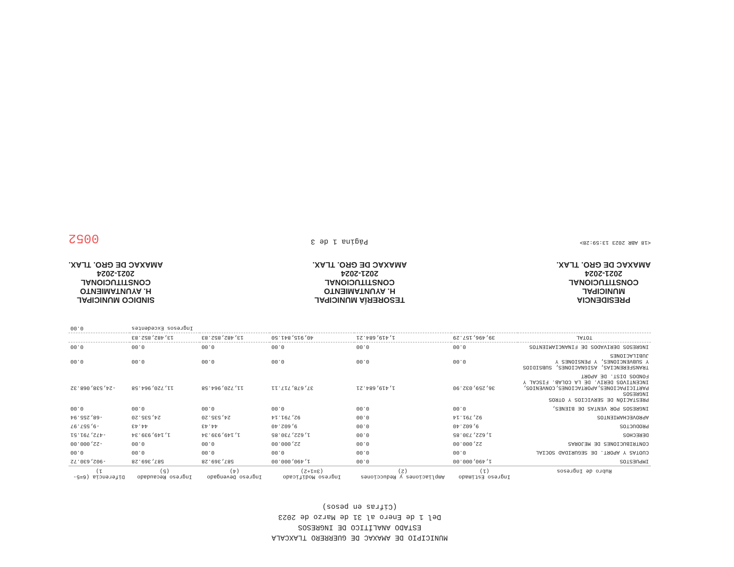MUNICIPIO DE AMAXAC DE GUERRERO TLAXCALA
ESTADO ANALÍTICO DE INGRESOS
Del 1 de Enero al 31 de Marzo de 2023
(Cifras en pesos)
| Rubro de Ingresos | Ingreso Estimado (1) | Ampliaciones y Reducciones (2) | Ingreso Modificado (3=1+2) | Ingreso Devengado (4) | Ingreso Recaudado (5) | Diferencia (6=5-1) |
| --- | --- | --- | --- | --- | --- | --- |
| IMPUESTOS | 1,490,000.00 | 0.00 | 1,490,000.00 | 587,369.28 | 587,369.28 | -902,630.72 |
| CUOTAS Y APORT. DE SEGURIDAD SOCIAL | 0.00 | 0.00 | 0.00 | 0.00 | 0.00 | 0.00 |
| CONTRIBUCIONES DE MEJORAS | 22,000.00 | 0.00 | 22,000.00 | 0.00 | 0.00 | -22,000.00 |
| DERECHOS | 1,622,730.85 | 0.00 | 1,622,730.85 | 1,149,939.34 | 1,149,939.34 | -472,791.51 |
| PRODUCTOS | 9,602.40 | 0.00 | 9,602.40 | 44.43 | 44.43 | -9,557.97 |
| APROVECHAMIENTOS | 92,791.14 | 0.00 | 92,791.14 | 24,535.20 | 24,535.20 | -68,255.94 |
| INGRESOS POR VENTAS DE BIENES, | 0.00 | 0.00 | 0.00 | 0.00 | 0.00 | 0.00 |
| PRESTACIÓN DE SERVICIOS Y OTROS INGRESOS PARTICIPACIONES,APORTACIONES,CONVENIOS, INCENTIVOS DERIV. DE LA COLAB. FISCAL Y FONDOS DIST. DE APORT | 36,259,032.90 | 1,419,684.21 | 37,678,717.11 | 11,720,964.58 | 11,720,964.58 | -24,538,068.32 |
| TRANSFERENCIAS, ASIGNACIONES, SUBSIDIOS Y SUBVENCIONES, Y PENSIONES Y JUBILACIONES | 0.00 | 0.00 | 0.00 | 0.00 | 0.00 | 0.00 |
| INGRESOS DERIVADOS DE FINANCIAMIENTOS | 0.00 | 0.00 | 0.00 | 0.00 | 0.00 | 0.00 |
| TOTAL | 39,496,157.29 | 1,419,684.21 | 40,915,841.50 | 13,482,852.83 | 13,482,852.83 | |
| | | | | | Ingresos Excedentes | 0.00 |
PRESIDENCIA
MUNICIPAL
CONSTITUCIONAL
2021-2024
AMAXAC DE GRO. TLAX.
TESORERÍA MUNICIPAL
H. AYUNTAMIENTO
CONSTITUCIONAL
2021-2024
AMAXAC DE GRO. TLAX.
SINDICO MUNICIPAL
H. AYUNTAMIENTO
CONSTITUCIONAL
2021-2024
AMAXAC DE GRO. TLAX.
<18 ABR 2023 13:59:28> Página 1 de 3 0052